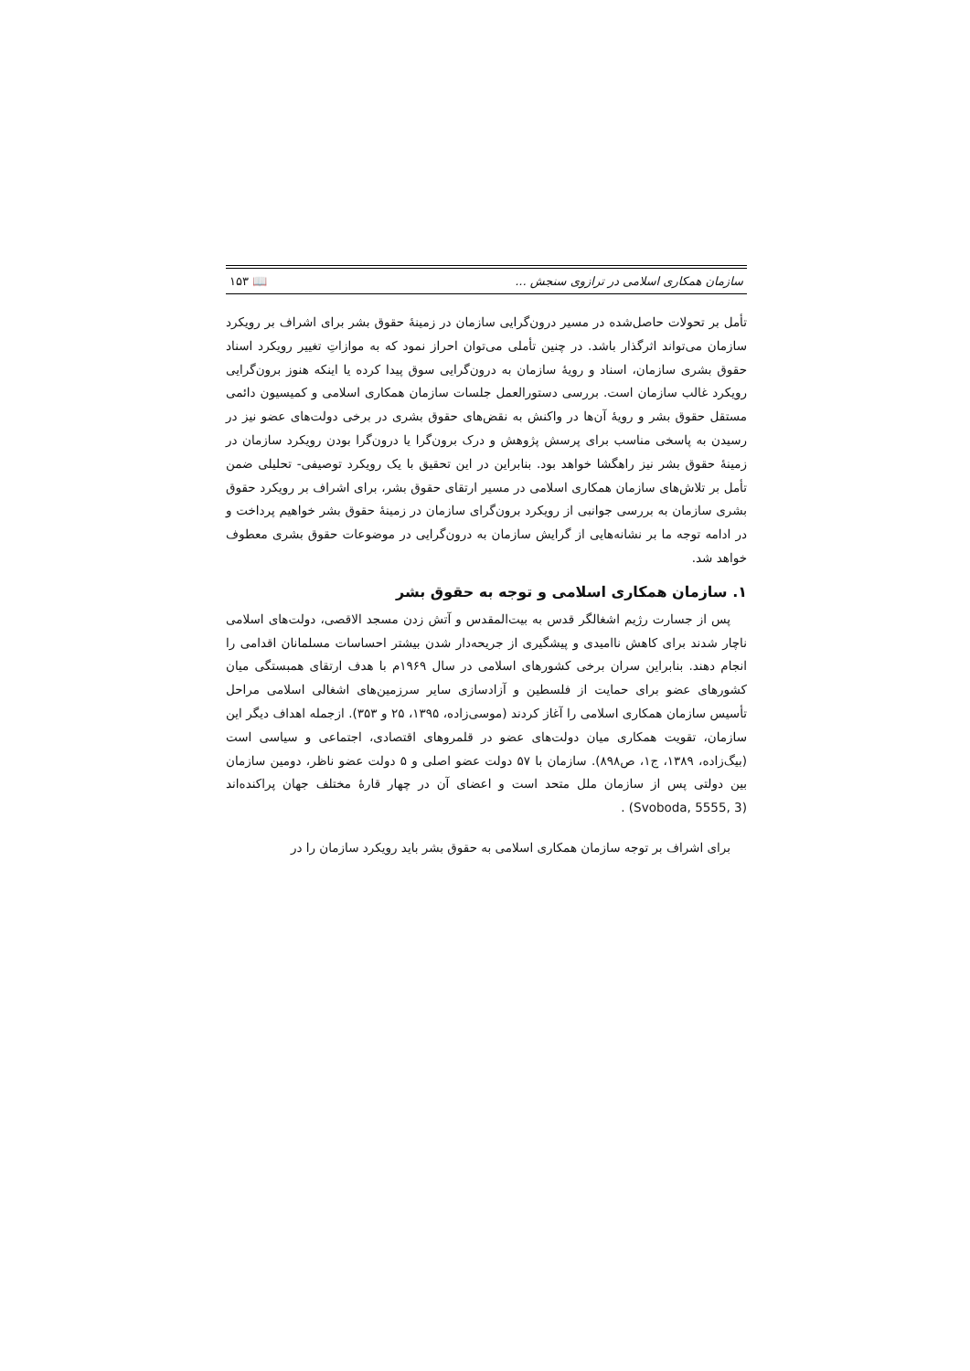سازمان همکاری اسلامی در ترازوی سنجش ... 📖 ۱۵۳
تأمل بر تحولات حاصل‌شده در مسیر درون‌گرایی سازمان در زمینهٔ حقوق بشر برای اشراف بر رویکرد سازمان می‌تواند اثرگذار باشد. در چنین تأملی می‌توان احراز نمود که به موازاتِ تغییر رویکرد اسناد حقوق بشری سازمان، اسناد و رویهٔ سازمان به درون‌گرایی سوق پیدا کرده یا اینکه هنوز برون‌گرایی رویکرد غالب سازمان است. بررسی دستورالعمل جلسات سازمان همکاری اسلامی و کمیسیون دائمی مستقل حقوق بشر و رویهٔ آن‌ها در واکنش به نقض‌های حقوق بشری در برخی دولت‌های عضو نیز در رسیدن به پاسخی مناسب برای پرسش پژوهش و درک برون‌گرا یا درون‌گرا بودن رویکرد سازمان در زمینهٔ حقوق بشر نیز راهگشا خواهد بود. بنابراین در این تحقیق با یک رویکرد توصیفی- تحلیلی ضمن تأمل بر تلاش‌های سازمان همکاری اسلامی در مسیر ارتقای حقوق بشر، برای اشراف بر رویکرد حقوق بشری سازمان به بررسی جوانبی از رویکرد برون‌گرای سازمان در زمینهٔ حقوق بشر خواهیم پرداخت و در ادامه توجه ما بر نشانه‌هایی از گرایش سازمان به درون‌گرایی در موضوعات حقوق بشری معطوف خواهد شد.
۱. سازمان همکاری اسلامی و توجه به حقوق بشر
پس از جسارت رژیم اشغالگر قدس به بیت‌المقدس و آتش زدن مسجد الاقصی، دولت‌های اسلامی ناچار شدند برای کاهش ناامیدی و پیشگیری از جریحه‌دار شدن بیشتر احساسات مسلمانان اقدامی را انجام دهند. بنابراین سران برخی کشورهای اسلامی در سال ۱۹۶۹م با هدف ارتقای همبستگی میان کشورهای عضو برای حمایت از فلسطین و آزادسازی سایر سرزمین‌های اشغالی اسلامی مراحل تأسیس سازمان همکاری اسلامی را آغاز کردند (موسی‌زاده، ۱۳۹۵، ۲۵ و ۳۵۳). ازجمله اهداف دیگر این سازمان، تقویت همکاری میان دولت‌های عضو در قلمروهای اقتصادی، اجتماعی و سیاسی است (بیگ‌زاده، ۱۳۸۹، ج۱، ص۸۹۸). سازمان با ۵۷ دولت عضو اصلی و ۵ دولت عضو ناظر، دومین سازمان بین دولتی پس از سازمان ملل متحد است و اعضای آن در چهار قارهٔ مختلف جهان پراکنده‌اند (Svoboda, 5555, 3) .
برای اشراف بر توجه سازمان همکاری اسلامی به حقوق بشر باید رویکرد سازمان را در